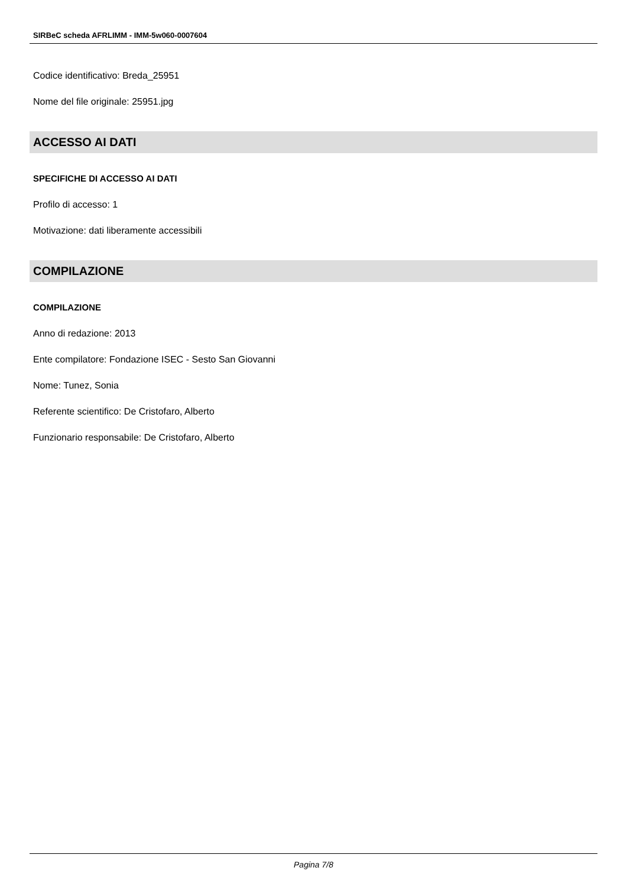SIRBeC scheda AFRLIMM - IMM-5w060-0007604
Codice identificativo: Breda_25951
Nome del file originale: 25951.jpg
ACCESSO AI DATI
SPECIFICHE DI ACCESSO AI DATI
Profilo di accesso: 1
Motivazione: dati liberamente accessibili
COMPILAZIONE
COMPILAZIONE
Anno di redazione: 2013
Ente compilatore: Fondazione ISEC - Sesto San Giovanni
Nome: Tunez, Sonia
Referente scientifico: De Cristofaro, Alberto
Funzionario responsabile: De Cristofaro, Alberto
Pagina 7/8